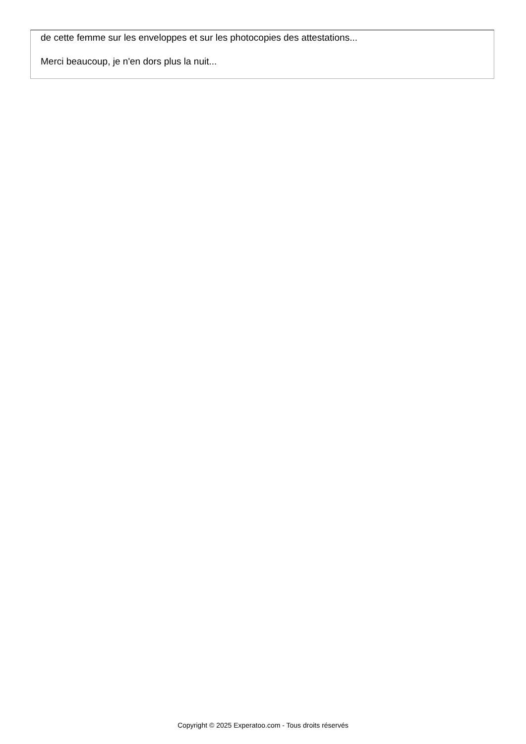de cette femme sur les enveloppes et sur les photocopies des attestations...
Merci beaucoup, je n'en dors plus la nuit...
Copyright © 2025 Experatoo.com - Tous droits réservés